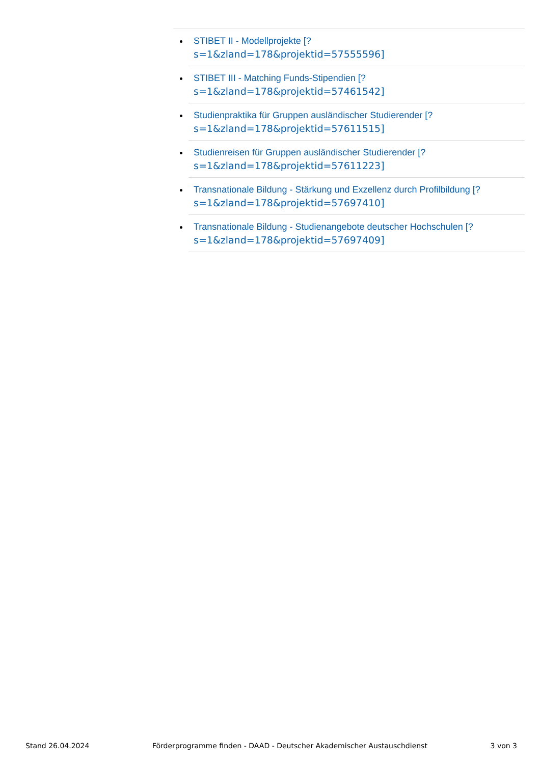STIBET II - Modellprojekte [?
s=1&zland=178&projektid=57555596]
STIBET III - Matching Funds-Stipendien [?
s=1&zland=178&projektid=57461542]
Studienpraktika für Gruppen ausländischer Studierender [?
s=1&zland=178&projektid=57611515]
Studienreisen für Gruppen ausländischer Studierender [?
s=1&zland=178&projektid=57611223]
Transnationale Bildung - Stärkung und Exzellenz durch Profilbildung [?
s=1&zland=178&projektid=57697410]
Transnationale Bildung - Studienangebote deutscher Hochschulen [?
s=1&zland=178&projektid=57697409]
Stand 26.04.2024 Förderprogramme finden - DAAD - Deutscher Akademischer Austauschdienst 3 von 3